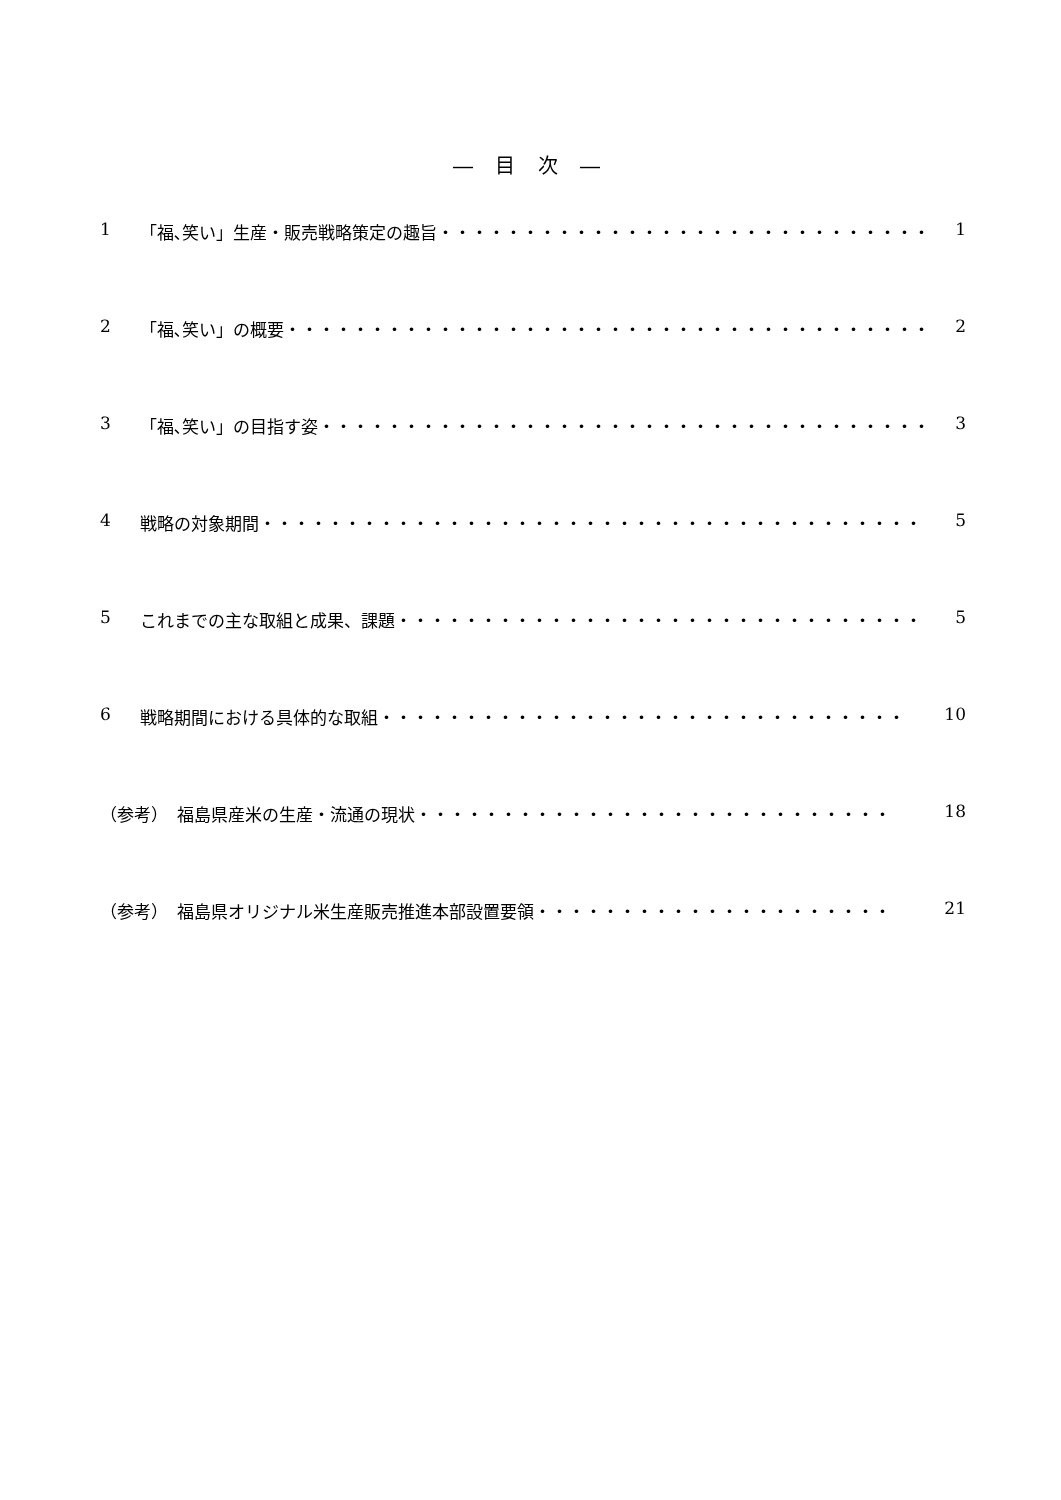― 目 次 ―
1 「福､笑い」生産・販売戦略策定の趣旨 ・・・・・・・・・・・・・・・・・・・・・・・・・・・・・ 1
2 「福､笑い」の概要 ・・・・・・・・・・・・・・・・・・・・・・・・・・・・・・・・・・・・・・ 2
3 「福､笑い」の目指す姿 ・・・・・・・・・・・・・・・・・・・・・・・・・・・・・・・・・・・・ 3
4 戦略の対象期間 ・・・・・・・・・・・・・・・・・・・・・・・・・・・・・・・・・・・・・・・ 5
5 これまでの主な取組と成果、課題 ・・・・・・・・・・・・・・・・・・・・・・・・・・・・・・・ 5
6 戦略期間における具体的な取組 ・・・・・・・・・・・・・・・・・・・・・・・・・・・・・・・ 10
（参考）　福島県産米の生産・流通の現状 ・・・・・・・・・・・・・・・・・・・・・・・・・・・・ 18
（参考）　福島県オリジナル米生産販売推進本部設置要領 ・・・・・・・・・・・・・・・・・・・・・ 21